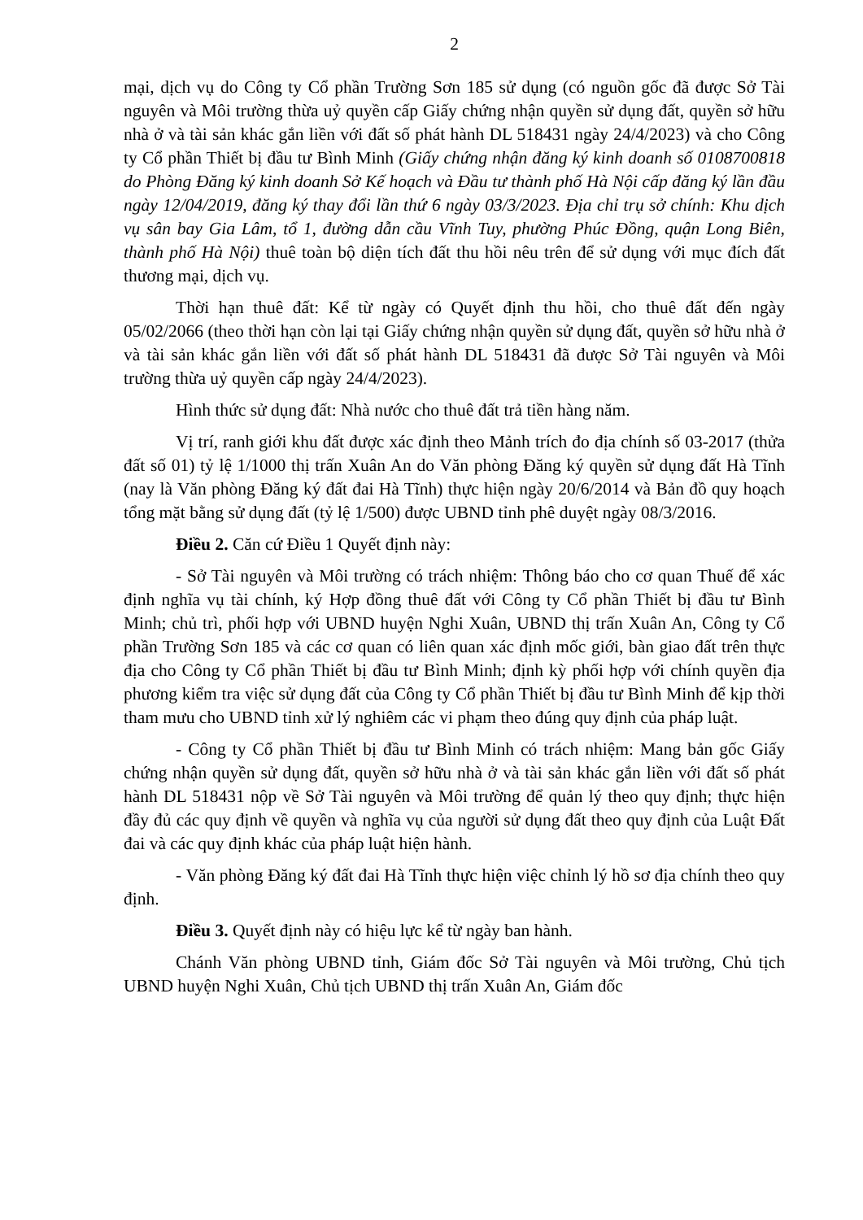2
mại, dịch vụ do Công ty Cổ phần Trường Sơn 185 sử dụng (có nguồn gốc đã được Sở Tài nguyên và Môi trường thừa uỷ quyền cấp Giấy chứng nhận quyền sử dụng đất, quyền sở hữu nhà ở và tài sản khác gắn liền với đất số phát hành DL 518431 ngày 24/4/2023) và cho Công ty Cổ phần Thiết bị đầu tư Bình Minh (Giấy chứng nhận đăng ký kinh doanh số 0108700818 do Phòng Đăng ký kinh doanh Sở Kế hoạch và Đầu tư thành phố Hà Nội cấp đăng ký lần đầu ngày 12/04/2019, đăng ký thay đổi lần thứ 6 ngày 03/3/2023. Địa chỉ trụ sở chính: Khu dịch vụ sân bay Gia Lâm, tổ 1, đường dẫn cầu Vĩnh Tuy, phường Phúc Đồng, quận Long Biên, thành phố Hà Nội) thuê toàn bộ diện tích đất thu hồi nêu trên để sử dụng với mục đích đất thương mại, dịch vụ.
Thời hạn thuê đất: Kể từ ngày có Quyết định thu hồi, cho thuê đất đến ngày 05/02/2066 (theo thời hạn còn lại tại Giấy chứng nhận quyền sử dụng đất, quyền sở hữu nhà ở và tài sản khác gắn liền với đất số phát hành DL 518431 đã được Sở Tài nguyên và Môi trường thừa uỷ quyền cấp ngày 24/4/2023).
Hình thức sử dụng đất: Nhà nước cho thuê đất trả tiền hàng năm.
Vị trí, ranh giới khu đất được xác định theo Mảnh trích đo địa chính số 03-2017 (thửa đất số 01) tỷ lệ 1/1000 thị trấn Xuân An do Văn phòng Đăng ký quyền sử dụng đất Hà Tĩnh (nay là Văn phòng Đăng ký đất đai Hà Tĩnh) thực hiện ngày 20/6/2014 và Bản đồ quy hoạch tổng mặt bằng sử dụng đất (tỷ lệ 1/500) được UBND tỉnh phê duyệt ngày 08/3/2016.
Điều 2. Căn cứ Điều 1 Quyết định này:
- Sở Tài nguyên và Môi trường có trách nhiệm: Thông báo cho cơ quan Thuế để xác định nghĩa vụ tài chính, ký Hợp đồng thuê đất với Công ty Cổ phần Thiết bị đầu tư Bình Minh; chủ trì, phối hợp với UBND huyện Nghi Xuân, UBND thị trấn Xuân An, Công ty Cổ phần Trường Sơn 185 và các cơ quan có liên quan xác định mốc giới, bàn giao đất trên thực địa cho Công ty Cổ phần Thiết bị đầu tư Bình Minh; định kỳ phối hợp với chính quyền địa phương kiểm tra việc sử dụng đất của Công ty Cổ phần Thiết bị đầu tư Bình Minh để kịp thời tham mưu cho UBND tỉnh xử lý nghiêm các vi phạm theo đúng quy định của pháp luật.
- Công ty Cổ phần Thiết bị đầu tư Bình Minh có trách nhiệm: Mang bản gốc Giấy chứng nhận quyền sử dụng đất, quyền sở hữu nhà ở và tài sản khác gắn liền với đất số phát hành DL 518431 nộp về Sở Tài nguyên và Môi trường để quản lý theo quy định; thực hiện đầy đủ các quy định về quyền và nghĩa vụ của người sử dụng đất theo quy định của Luật Đất đai và các quy định khác của pháp luật hiện hành.
- Văn phòng Đăng ký đất đai Hà Tĩnh thực hiện việc chỉnh lý hồ sơ địa chính theo quy định.
Điều 3. Quyết định này có hiệu lực kể từ ngày ban hành.
Chánh Văn phòng UBND tỉnh, Giám đốc Sở Tài nguyên và Môi trường, Chủ tịch UBND huyện Nghi Xuân, Chủ tịch UBND thị trấn Xuân An, Giám đốc